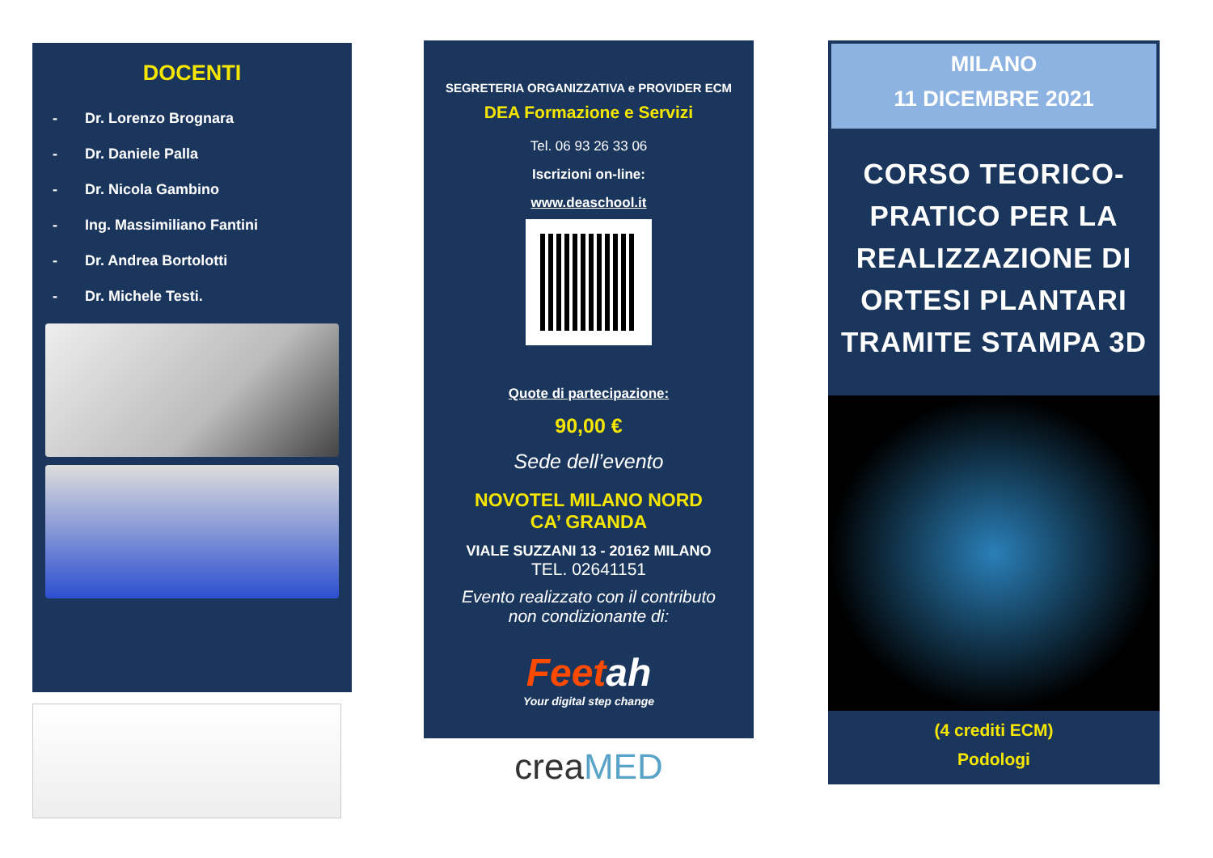DOCENTI
- Dr. Lorenzo Brognara
- Dr. Daniele Palla
- Dr. Nicola Gambino
- Ing. Massimiliano Fantini
- Dr. Andrea Bortolotti
- Dr. Michele Testi.
SEGRETERIA ORGANIZZATIVA e PROVIDER ECM
DEA Formazione e Servizi
Tel. 06 93 26 33 06
Iscrizioni on-line:
www.deaschool.it
Quote di partecipazione:
90,00 €
Sede dell’evento
NOVOTEL MILANO NORD
CA’ GRANDA
VIALE SUZZANI 13 - 20162 MILANO
TEL. 02641151
Evento realizzato con il contributo
non condizionante di:
Feetah
Your digital step change
creaMED
MILANO
11 DICEMBRE 2021
CORSO TEORICO-PRATICO PER LA REALIZZAZIONE DI ORTESI PLANTARI TRAMITE STAMPA 3D
(4 crediti ECM)
Podologi